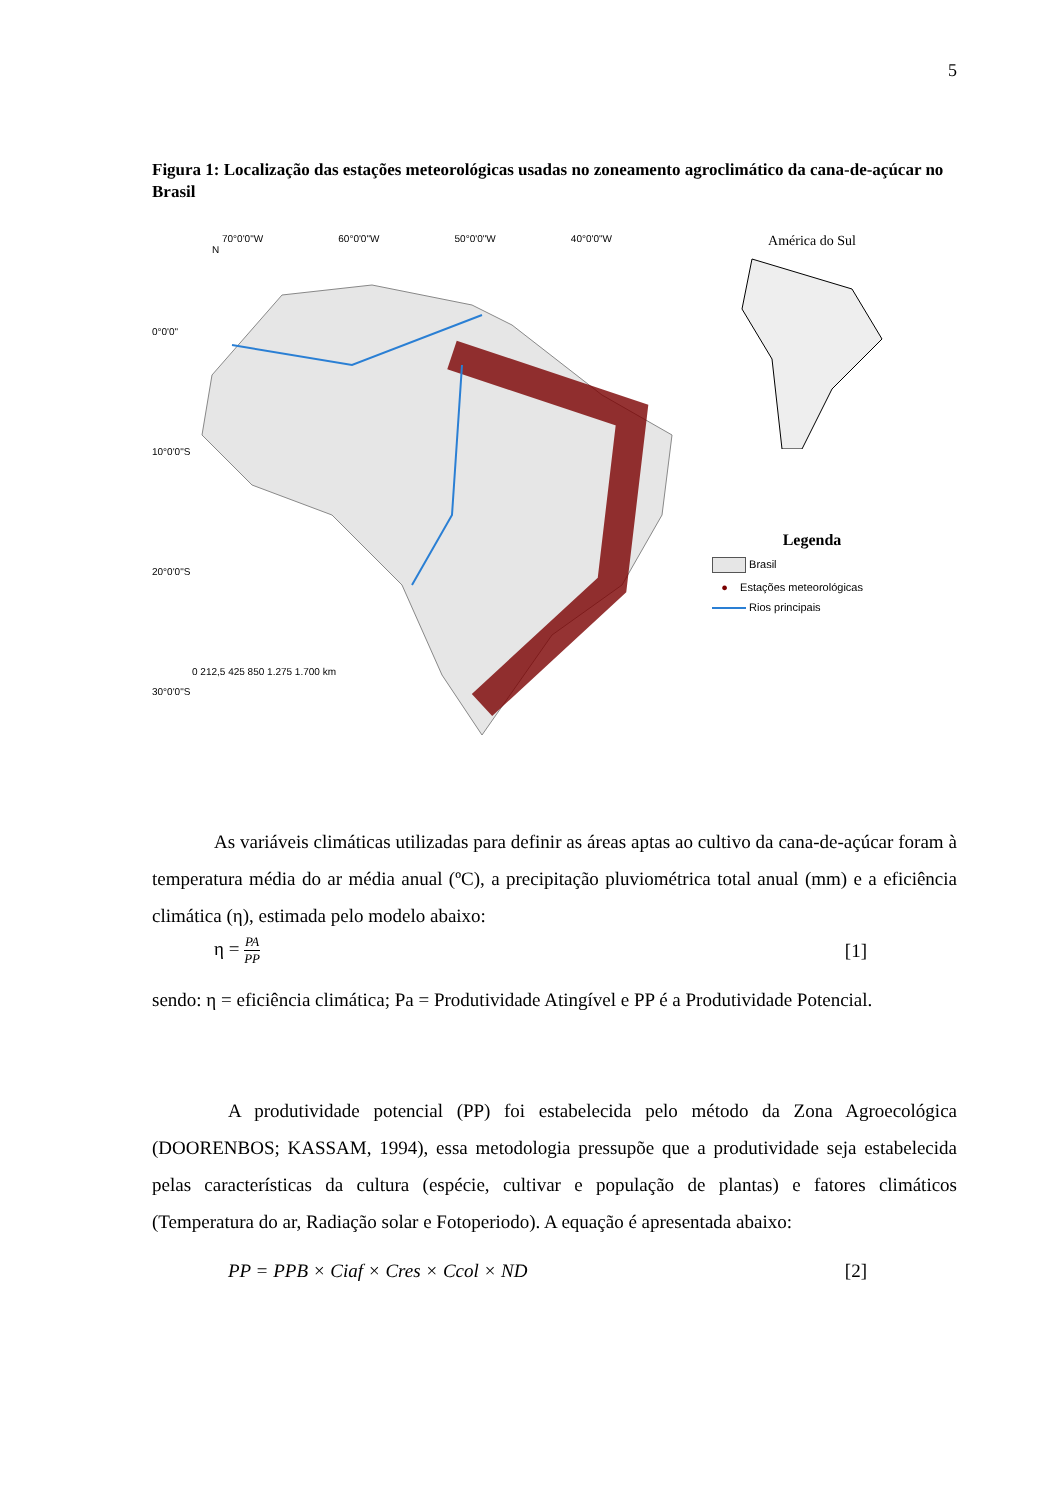5
Figura 1: Localização das estações meteorológicas usadas no zoneamento agroclimático da cana-de-açúcar no Brasil
70°0'0"W 60°0'0"W 50°0'0"W 40°0'0"W
N
0 212,5 425 850 1.275 1.700 km
0°0'0"
10°0'0"S
20°0'0"S
30°0'0"S
América do Sul
Legenda
Brasil
● Estações meteorológicas
Rios principais
As variáveis climáticas utilizadas para definir as áreas aptas ao cultivo da cana-de-açúcar foram à temperatura média do ar média anual (ºC), a precipitação pluviométrica total anual (mm) e a eficiência climática (η), estimada pelo modelo abaixo:
η = PA PP [1]
sendo: η = eficiência climática; Pa = Produtividade Atingível e PP é a Produtividade Potencial.
A produtividade potencial (PP) foi estabelecida pelo método da Zona Agroecológica (DOORENBOS; KASSAM, 1994), essa metodologia pressupõe que a produtividade seja estabelecida pelas características da cultura (espécie, cultivar e população de plantas) e fatores climáticos (Temperatura do ar, Radiação solar e Fotoperiodo). A equação é apresentada abaixo:
PP = PPB × Ciaf × Cres × Ccol × ND [2]